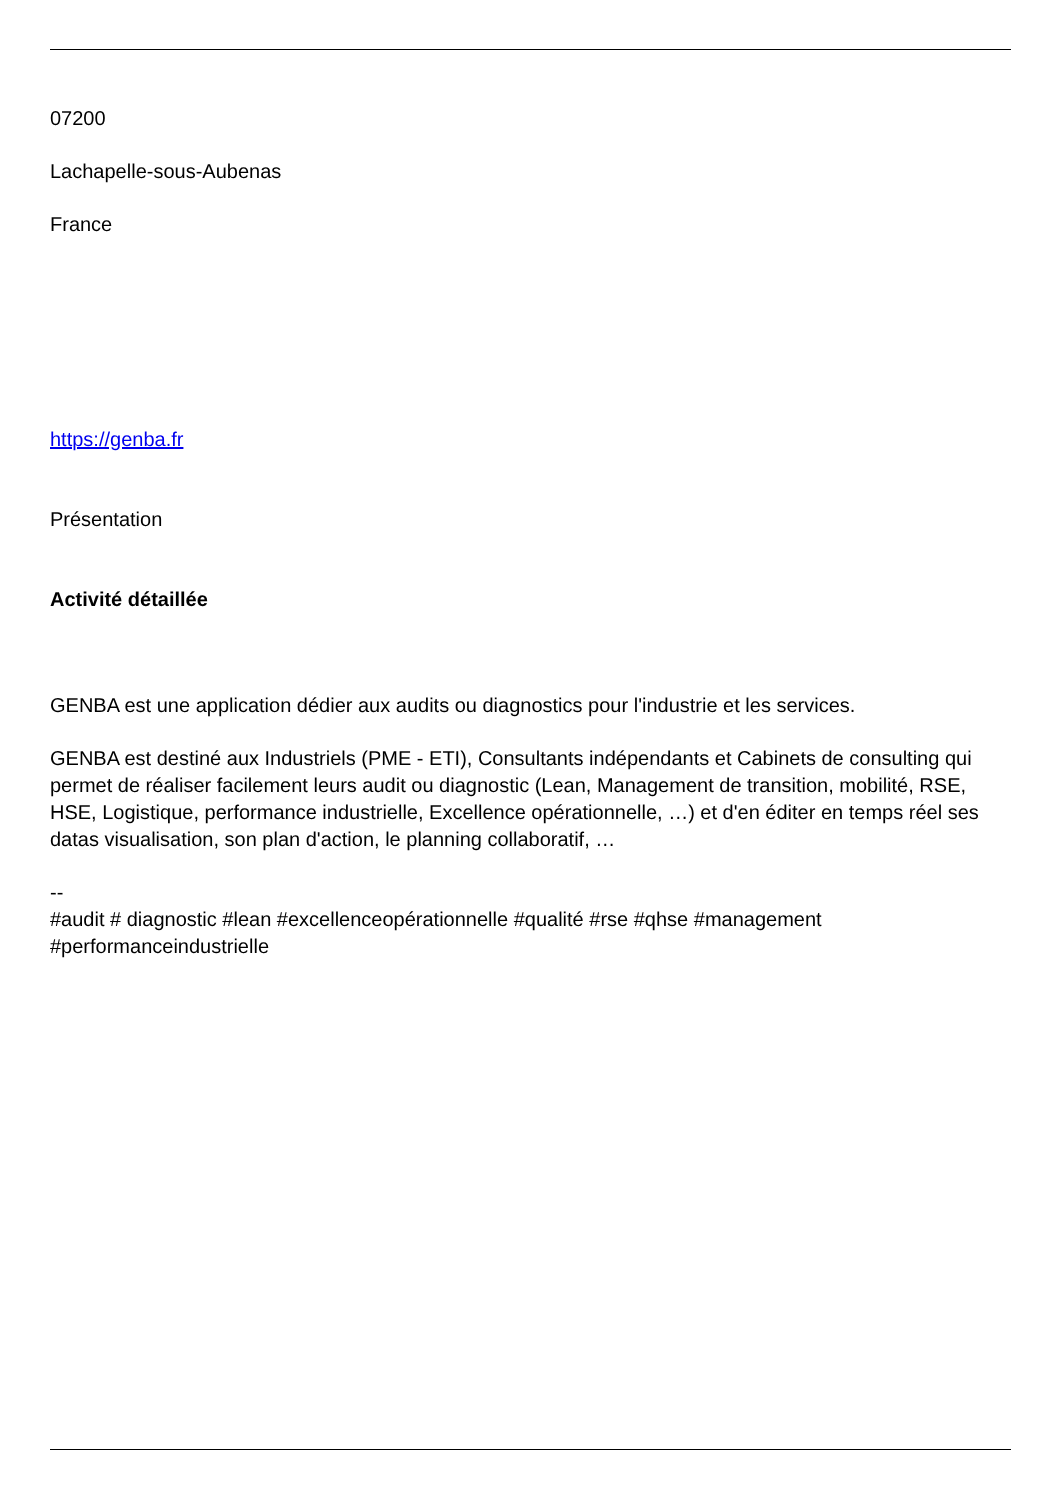07200
Lachapelle-sous-Aubenas
France
https://genba.fr
Présentation
Activité détaillée
GENBA est une application dédier aux audits ou diagnostics pour l'industrie et les services.
GENBA est destiné aux Industriels (PME - ETI), Consultants indépendants et Cabinets de consulting qui permet de réaliser facilement leurs audit ou diagnostic (Lean, Management de transition, mobilité, RSE, HSE, Logistique, performance industrielle, Excellence opérationnelle, …) et d'en éditer en temps réel ses datas visualisation, son plan d'action, le planning collaboratif, …
--
#audit # diagnostic #lean #excellenceopérationnelle #qualité #rse #qhse #management #performanceindustrielle